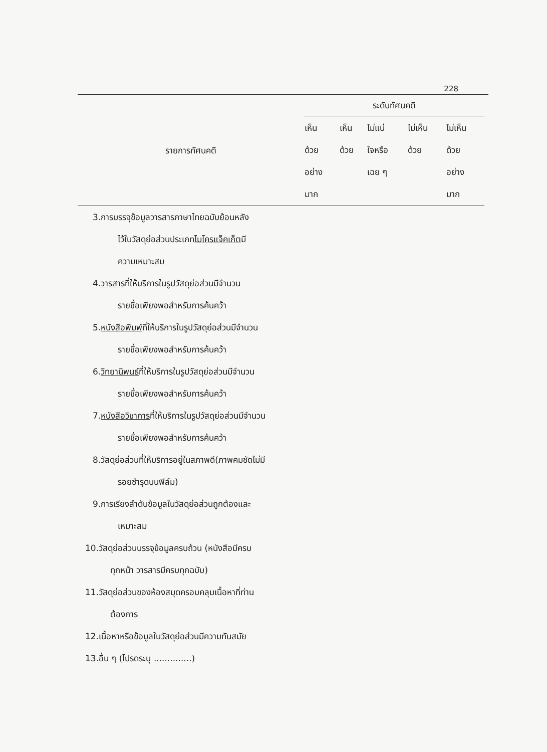228
| รายการทัศนคติ | ระดับทัศนคติ | | | | |
| --- | --- | --- | --- | --- | --- |
| | เห็น ด้วย อย่าง มาก | เห็น ด้วย | ไม่แน่ ใจหรือ เฉย ๆ | ไม่เห็น ด้วย | ไม่เห็น ด้วย อย่าง มาก |
| 3.การบรรจุข้อมูลวารสารภาษาไทยฉบับย้อนหลัง ไว้ในวัสดุย่อส่วนประเภท ไมโครแจ็คเก็ต มี ความเหมาะสม | | | | | |
| 4. วารสาร ที่ให้บริการในรูปวัสดุย่อส่วนมีจำนวน รายชื่อเพียงพอสำหรับการค้นคว้า | | | | | |
| 5. หนังสือพิมพ์ ที่ให้บริการในรูปวัสดุย่อส่วนมีจำนวน รายชื่อเพียงพอสำหรับการค้นคว้า | | | | | |
| 6. วิทยานิพนธ์ ที่ให้บริการในรูปวัสดุย่อส่วนมีจำนวน รายชื่อเพียงพอสำหรับการค้นคว้า | | | | | |
| 7. หนังสือวิชาการ ที่ให้บริการในรูปวัสดุย่อส่วนมีจำนวน รายชื่อเพียงพอสำหรับการค้นคว้า | | | | | |
| 8.วัสดุย่อส่วนที่ให้บริการอยู่ในสภาพดี(ภาพคมชัดไม่มี รอยชำรุดบนฟิล์ม) | | | | | |
| 9.การเรียงลำดับข้อมูลในวัสดุย่อส่วนถูกต้องและ เหมาะสม | | | | | |
| 10.วัสดุย่อส่วนบรรจุข้อมูลครบถ้วน (หนังสือมีครบ ทุกหน้า วารสารมีครบทุกฉบับ) | | | | | |
| 11.วัสดุย่อส่วนของห้องสมุดครอบคลุมเนื้อหาที่ท่าน ต้องการ | | | | | |
| 12.เนื้อหาหรือข้อมูลในวัสดุย่อส่วนมีความทันสมัย | | | | | |
| 13.อื่น ๆ (โปรดระบุ ..............) | | | | | |